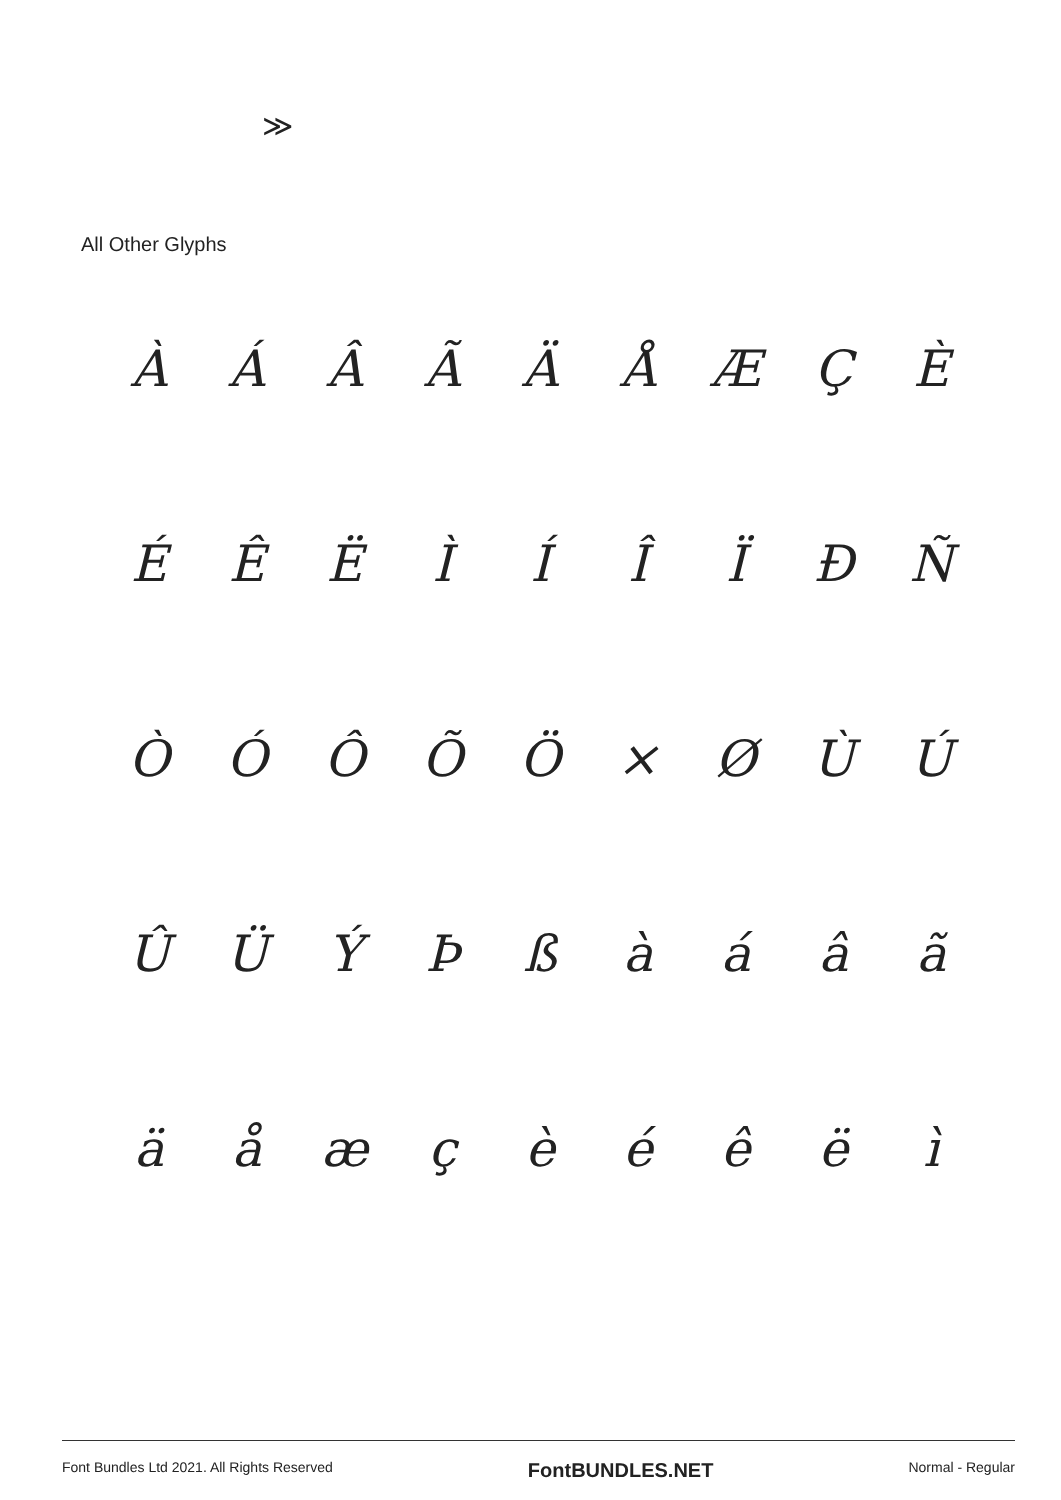≫
All Other Glyphs
À Á Â Ã Ä Å Æ Ç È
É Ê Ë Ì Í Î Ï Ð Ñ
Ò Ó Ô Õ Ö × Ø Ù Ú
Û Ü Ý Þ ß à á â ã
ä å æ ç è é ê ë ì
Font Bundles Ltd 2021. All Rights Reserved FontBUNDLES.NET Normal - Regular